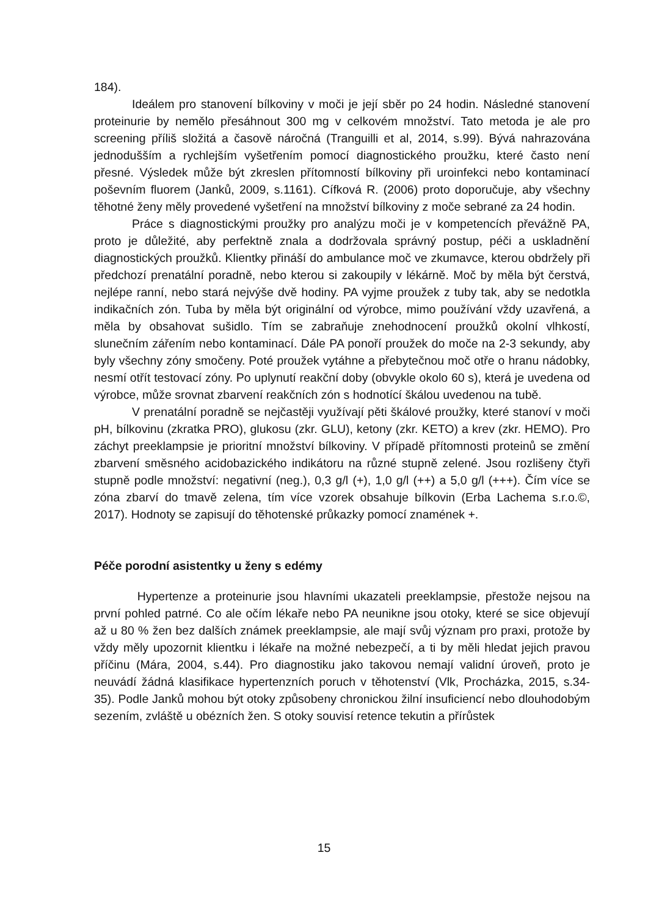184).
Ideálem pro stanovení bílkoviny v moči je její sběr po 24 hodin. Následné stanovení proteinurie by nemělo přesáhnout 300 mg v celkovém množství. Tato metoda je ale pro screening příliš složitá a časově náročná (Tranguilli et al, 2014, s.99). Bývá nahrazována jednodušším a rychlejším vyšetřením pomocí diagnostického proužku, které často není přesné. Výsledek může být zkreslen přítomností bílkoviny při uroinfekci nebo kontaminací poševním fluorem (Janků, 2009, s.1161). Cífková R. (2006) proto doporučuje, aby všechny těhotné ženy měly provedené vyšetření na množství bílkoviny z moče sebrané za 24 hodin.
Práce s diagnostickými proužky pro analýzu moči je v kompetencích převážně PA, proto je důležité, aby perfektně znala a dodržovala správný postup, péči a uskladnění diagnostických proužků. Klientky přináší do ambulance moč ve zkumavce, kterou obdržely při předchozí prenatální poradně, nebo kterou si zakoupily v lékárně. Moč by měla být čerstvá, nejlépe ranní, nebo stará nejvýše dvě hodiny. PA vyjme proužek z tuby tak, aby se nedotkla indikačních zón. Tuba by měla být originální od výrobce, mimo používání vždy uzavřená, a měla by obsahovat sušidlo. Tím se zabraňuje znehodnocení proužků okolní vlhkostí, slunečním zářením nebo kontaminací. Dále PA ponoří proužek do moče na 2-3 sekundy, aby byly všechny zóny smočeny. Poté proužek vytáhne a přebytečnou moč otře o hranu nádobky, nesmí otřít testovací zóny. Po uplynutí reakční doby (obvykle okolo 60 s), která je uvedena od výrobce, může srovnat zbarvení reakčních zón s hodnotící škálou uvedenou na tubě.
V prenatální poradně se nejčastěji využívají pěti škálové proužky, které stanoví v moči pH, bílkovinu (zkratka PRO), glukosu (zkr. GLU), ketony (zkr. KETO) a krev (zkr. HEMO). Pro záchyt preeklampsie je prioritní množství bílkoviny. V případě přítomnosti proteinů se změní zbarvení směsného acidobazického indikátoru na různé stupně zelené. Jsou rozlišeny čtyři stupně podle množství: negativní (neg.), 0,3 g/l (+), 1,0 g/l (++) a 5,0 g/l (+++). Čím více se zóna zbarví do tmavě zelena, tím více vzorek obsahuje bílkovin (Erba Lachema s.r.o.©, 2017). Hodnoty se zapisují do těhotenské průkazky pomocí znamének +.
Péče porodní asistentky u ženy s edémy
Hypertenze a proteinurie jsou hlavními ukazateli preeklampsie, přestože nejsou na první pohled patrné. Co ale očím lékaře nebo PA neunikne jsou otoky, které se sice objevují až u 80 % žen bez dalších známek preeklampsie, ale mají svůj význam pro praxi, protože by vždy měly upozornit klientku i lékaře na možné nebezpečí, a ti by měli hledat jejich pravou příčinu (Mára, 2004, s.44). Pro diagnostiku jako takovou nemají validní úroveň, proto je neuvádí žádná klasifikace hypertenzních poruch v těhotenství (Vlk, Procházka, 2015, s.34-35). Podle Janků mohou být otoky způsobeny chronickou žilní insuficiencí nebo dlouhodobým sezením, zvláště u obézních žen. S otoky souvisí retence tekutin a přírůstek
15